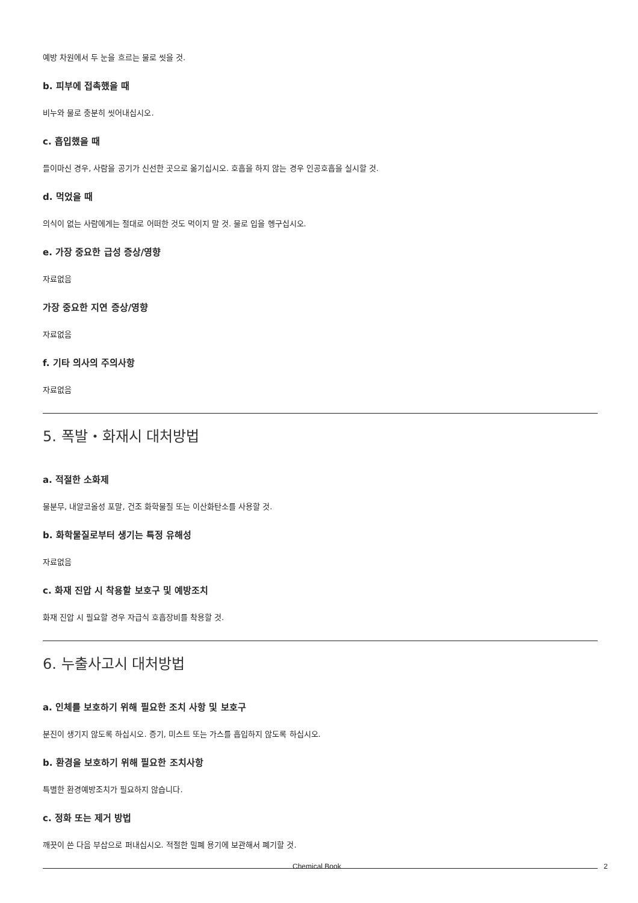예방 차원에서 두 눈을 흐르는 물로 씻을 것.
b. 피부에 접촉했을 때
비누와 물로 충분히 씻어내십시오.
c. 흡입했을 때
들이마신 경우, 사람을 공기가 신선한 곳으로 옮기십시오. 호흡을 하지 않는 경우 인공호흡을 실시할 것.
d. 먹었을 때
의식이 없는 사람에게는 절대로 어떠한 것도 먹이지 말 것. 물로 입을 헹구십시오.
e. 가장 중요한 급성 증상/영향
자료없음
가장 중요한 지연 증상/영향
자료없음
f. 기타 의사의 주의사항
자료없음
5. 폭발・화재시 대처방법
a. 적절한 소화제
물분무, 내알코올성 포말, 건조 화학물질 또는 이산화탄소를 사용할 것.
b. 화학물질로부터 생기는 특정 유해성
자료없음
c. 화재 진압 시 착용할 보호구 및 예방조치
화재 진압 시 필요할 경우 자급식 호흡장비를 착용할 것.
6. 누출사고시 대처방법
a. 인체를 보호하기 위해 필요한 조치 사항 및 보호구
분진이 생기지 않도록 하십시오. 증기, 미스트 또는 가스를 흡입하지 않도록 하십시오.
b. 환경을 보호하기 위해 필요한 조치사항
특별한 환경예방조치가 필요하지 않습니다.
c. 정화 또는 제거 방법
깨끗이 쓴 다음 부삽으로 퍼내십시오. 적절한 밀폐 용기에 보관해서 폐기할 것.
Chemical Book 2